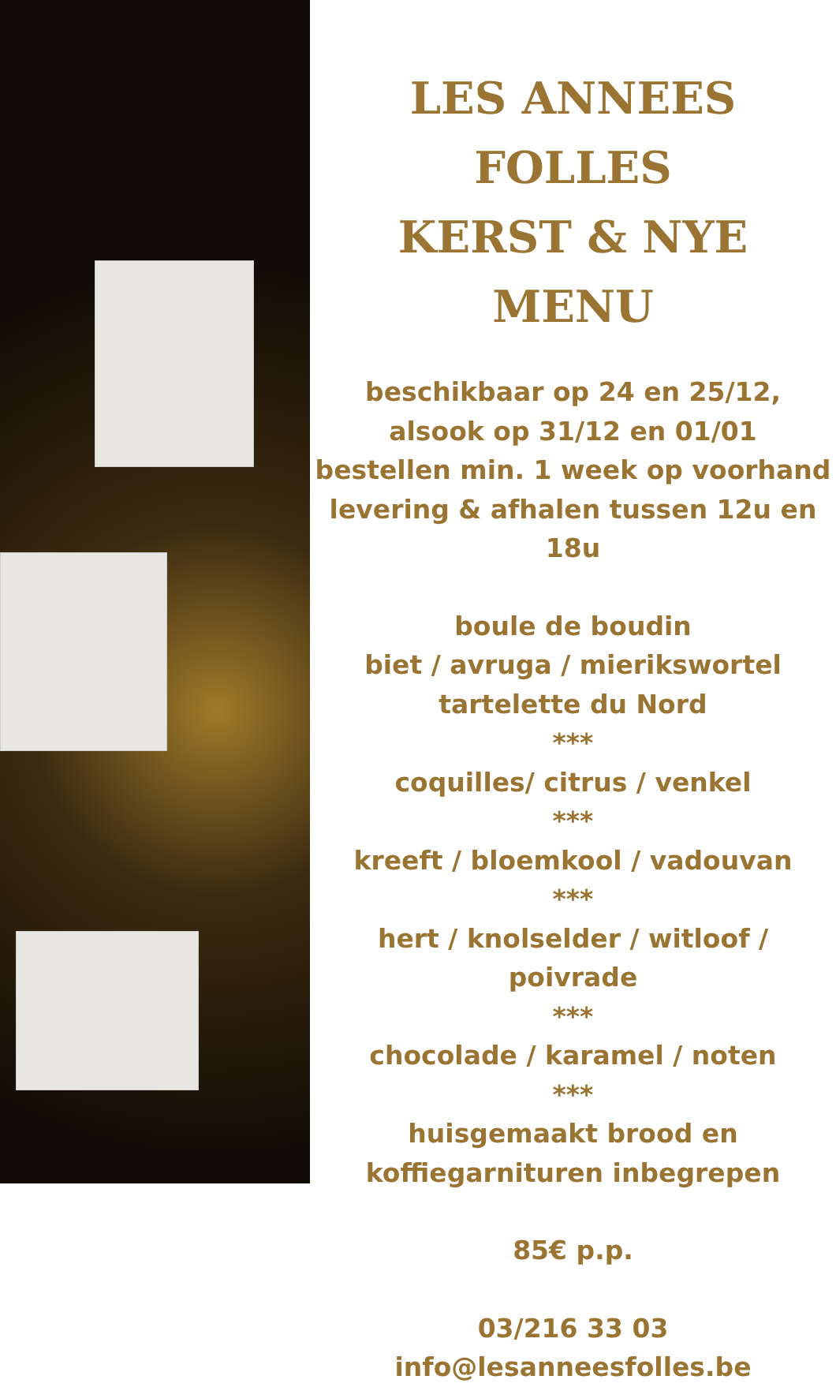LES ANNEES FOLLES
KERST & NYE MENU
beschikbaar op 24 en 25/12,
alsook op 31/12 en 01/01
bestellen min. 1 week op voorhand
levering & afhalen tussen 12u en 18u
boule de boudin
biet / avruga / mierikswortel
tartelette du Nord
***
coquilles/ citrus / venkel
***
kreeft / bloemkool / vadouvan
***
hert / knolselder / witloof / poivrade
***
chocolade / karamel / noten
***
huisgemaakt brood en
koffiegarnituren inbegrepen
85€ p.p.
03/216 33 03
info@lesanneesfolles.be